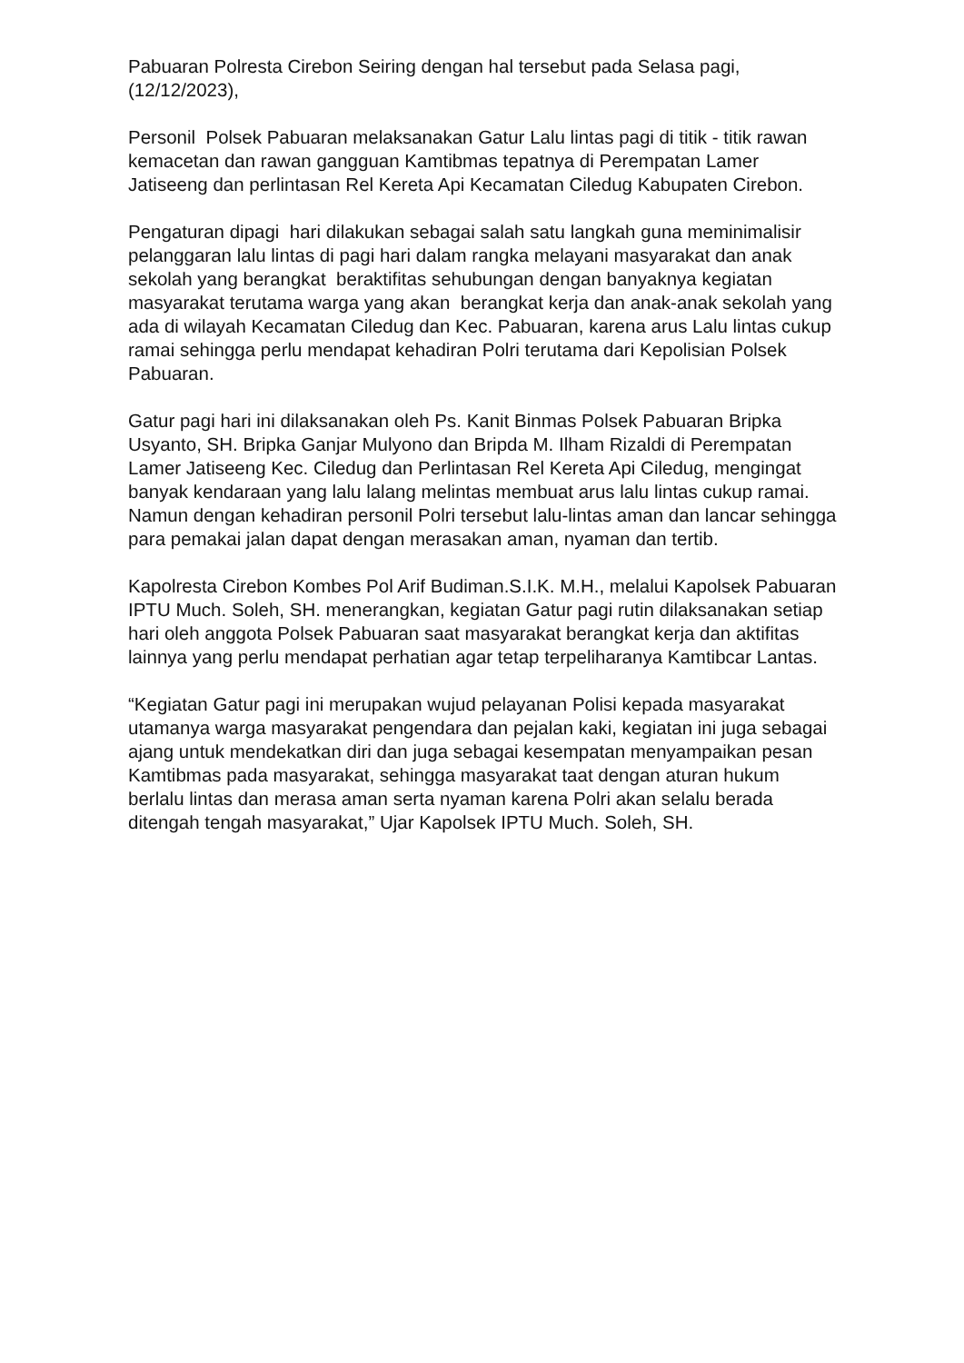Pabuaran Polresta Cirebon Seiring dengan hal tersebut pada Selasa pagi, (12/12/2023),
Personil Polsek Pabuaran melaksanakan Gatur Lalu lintas pagi di titik - titik rawan kemacetan dan rawan gangguan Kamtibmas tepatnya di Perempatan Lamer Jatiseeng dan perlintasan Rel Kereta Api Kecamatan Ciledug Kabupaten Cirebon.
Pengaturan dipagi hari dilakukan sebagai salah satu langkah guna meminimalisir pelanggaran lalu lintas di pagi hari dalam rangka melayani masyarakat dan anak sekolah yang berangkat beraktifitas sehubungan dengan banyaknya kegiatan masyarakat terutama warga yang akan berangkat kerja dan anak-anak sekolah yang ada di wilayah Kecamatan Ciledug dan Kec. Pabuaran, karena arus Lalu lintas cukup ramai sehingga perlu mendapat kehadiran Polri terutama dari Kepolisian Polsek Pabuaran.
Gatur pagi hari ini dilaksanakan oleh Ps. Kanit Binmas Polsek Pabuaran Bripka Usyanto, SH. Bripka Ganjar Mulyono dan Bripda M. Ilham Rizaldi di Perempatan Lamer Jatiseeng Kec. Ciledug dan Perlintasan Rel Kereta Api Ciledug, mengingat banyak kendaraan yang lalu lalang melintas membuat arus lalu lintas cukup ramai. Namun dengan kehadiran personil Polri tersebut lalu-lintas aman dan lancar sehingga para pemakai jalan dapat dengan merasakan aman, nyaman dan tertib.
Kapolresta Cirebon Kombes Pol Arif Budiman.S.I.K. M.H., melalui Kapolsek Pabuaran IPTU Much. Soleh, SH. menerangkan, kegiatan Gatur pagi rutin dilaksanakan setiap hari oleh anggota Polsek Pabuaran saat masyarakat berangkat kerja dan aktifitas lainnya yang perlu mendapat perhatian agar tetap terpeliharanya Kamtibcar Lantas.
“Kegiatan Gatur pagi ini merupakan wujud pelayanan Polisi kepada masyarakat utamanya warga masyarakat pengendara dan pejalan kaki, kegiatan ini juga sebagai ajang untuk mendekatkan diri dan juga sebagai kesempatan menyampaikan pesan Kamtibmas pada masyarakat, sehingga masyarakat taat dengan aturan hukum berlalu lintas dan merasa aman serta nyaman karena Polri akan selalu berada ditengah tengah masyarakat,” Ujar Kapolsek IPTU Much. Soleh, SH.